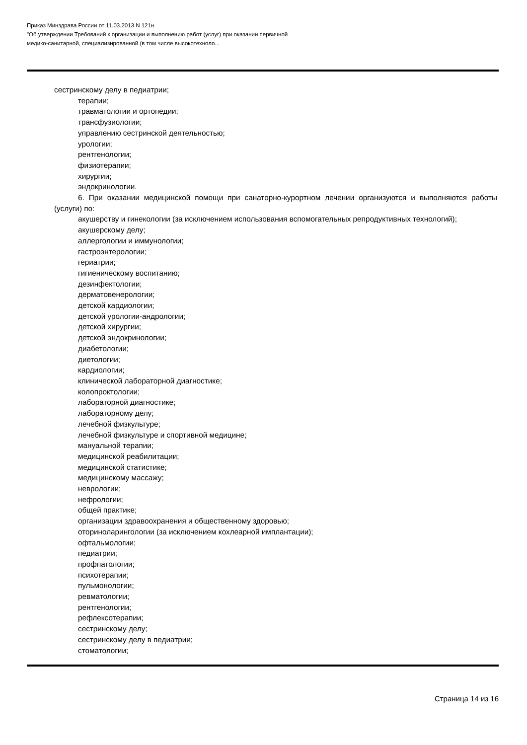Приказ Минздрава России от 11.03.2013 N 121н
"Об утверждении Требований к организации и выполнению работ (услуг) при оказании первичной медико-санитарной, специализированной (в том числе высокотехноло...
сестринскому делу в педиатрии;
терапии;
травматологии и ортопедии;
трансфузиологии;
управлению сестринской деятельностью;
урологии;
рентгенологии;
физиотерапии;
хирургии;
эндокринологии.
6. При оказании медицинской помощи при санаторно-курортном лечении организуются и выполняются работы (услуги) по:
акушерству и гинекологии (за исключением использования вспомогательных репродуктивных технологий);
акушерскому делу;
аллергологии и иммунологии;
гастроэнтерологии;
гериатрии;
гигиеническому воспитанию;
дезинфектологии;
дерматовенерологии;
детской кардиологии;
детской урологии-андрологии;
детской хирургии;
детской эндокринологии;
диабетологии;
диетологии;
кардиологии;
клинической лабораторной диагностике;
колопроктологии;
лабораторной диагностике;
лабораторному делу;
лечебной физкультуре;
лечебной физкультуре и спортивной медицине;
мануальной терапии;
медицинской реабилитации;
медицинской статистике;
медицинскому массажу;
неврологии;
нефрологии;
общей практике;
организации здравоохранения и общественному здоровью;
оториноларингологии (за исключением кохлеарной имплантации);
офтальмологии;
педиатрии;
профпатологии;
психотерапии;
пульмонологии;
ревматологии;
рентгенологии;
рефлексотерапии;
сестринскому делу;
сестринскому делу в педиатрии;
стоматологии;
Страница 14 из 16